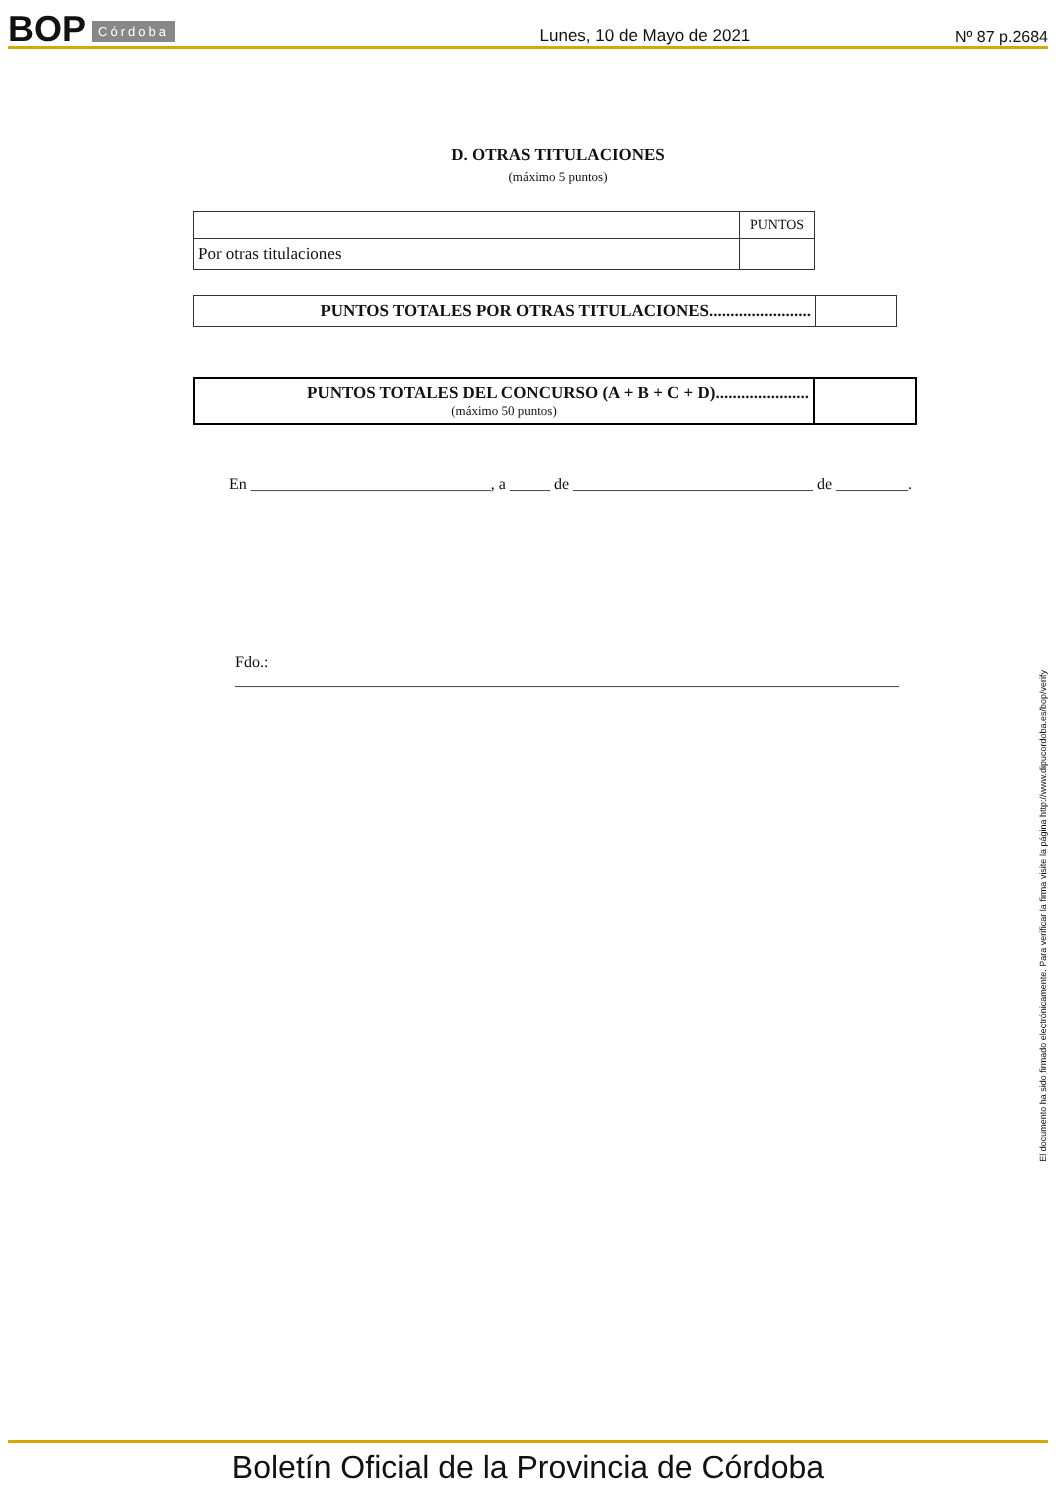BOP Córdoba Lunes, 10 de Mayo de 2021 Nº 87 p.2684
D. OTRAS TITULACIONES
(máximo 5 puntos)
| | PUNTOS |
| Por otras titulaciones | |
| PUNTOS TOTALES POR OTRAS TITULACIONES........................ | |
| PUNTOS TOTALES DEL CONCURSO (A + B + C + D)...................... (máximo 50 puntos) | |
En ______________________________, a _____ de ______________________________ de _________.
Fdo.: ___________________________________________________________________________________
El documento ha sido firmado electrónicamente. Para verificar la firma visite la página http://www.dipucordoba.es/bop/verify
Boletín Oficial de la Provincia de Córdoba